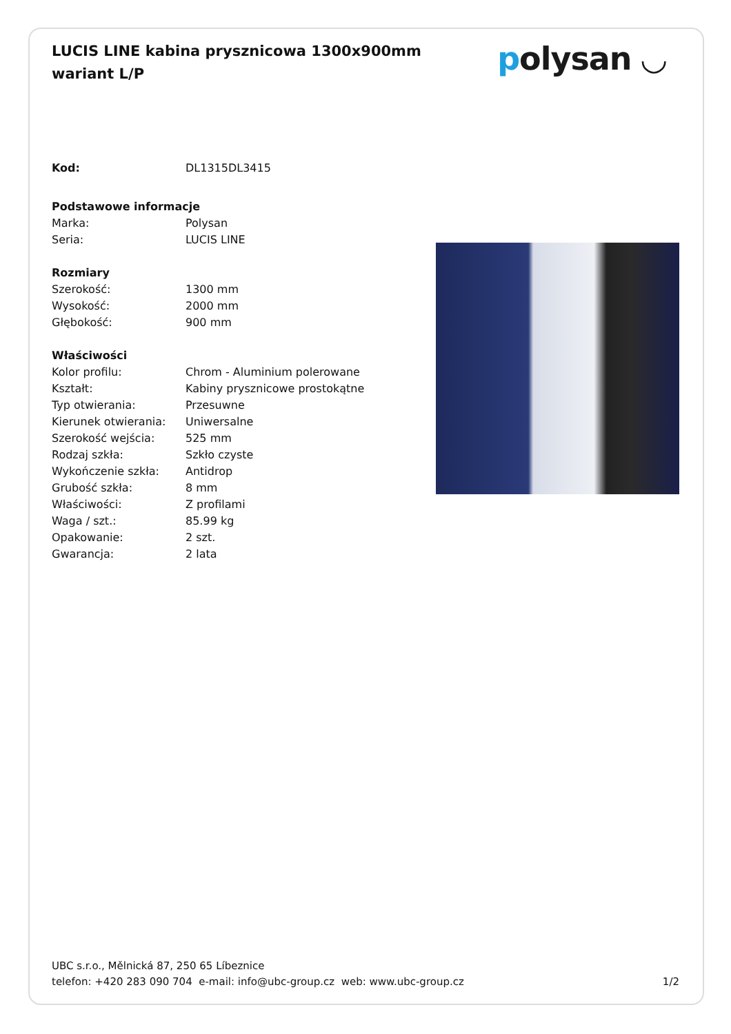LUCIS LINE kabina prysznicowa 1300x900mm wariant L/P
polysan ◡
| Kod: | DL1315DL3415 |
| Podstawowe informacje | |
| Marka: | Polysan |
| Seria: | LUCIS LINE |
| Rozmiary | |
| Szerokość: | 1300 mm |
| Wysokość: | 2000 mm |
| Głębokość: | 900 mm |
| Właściwości | |
| Kolor profilu: | Chrom - Aluminium polerowane |
| Kształt: | Kabiny prysznicowe prostokątne |
| Typ otwierania: | Przesuwne |
| Kierunek otwierania: | Uniwersalne |
| Szerokość wejścia: | 525 mm |
| Rodzaj szkła: | Szkło czyste |
| Wykończenie szkła: | Antidrop |
| Grubość szkła: | 8 mm |
| Właściwości: | Z profilami |
| Waga / szt.: | 85.99 kg |
| Opakowanie: | 2 szt. |
| Gwarancja: | 2 lata |
UBC s.r.o., Mělnická 87, 250 65 Líbeznice
telefon: +420 283 090 704 e-mail: info@ubc-group.cz web: www.ubc-group.cz
1/2